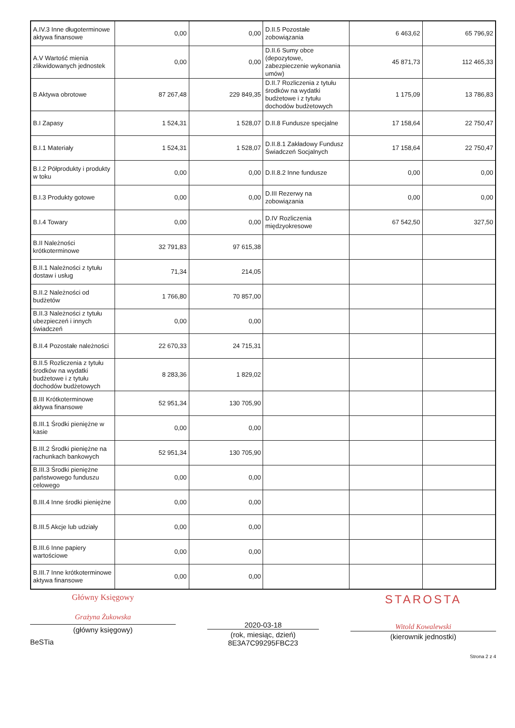| A.IV.3 Inne długoterminowe aktywa finansowe | 0,00 | 0,00 | D.II.5 Pozostałe zobowiązania | 6 463,62 | 65 796,92 |
| A.V Wartość mienia zlikwidowanych jednostek | 0,00 | 0,00 | D.II.6 Sumy obce (depozytowe, zabezpieczenie wykonania umów) | 45 871,73 | 112 465,33 |
| B Aktywa obrotowe | 87 267,48 | 229 849,35 | D.II.7 Rozliczenia z tytułu środków na wydatki budżetowe i z tytułu dochodów budżetowych | 1 175,09 | 13 786,83 |
| B.I Zapasy | 1 524,31 | 1 528,07 | D.II.8 Fundusze specjalne | 17 158,64 | 22 750,47 |
| B.I.1 Materiały | 1 524,31 | 1 528,07 | D.II.8.1 Zakładowy Fundusz Świadczeń Socjalnych | 17 158,64 | 22 750,47 |
| B.I.2 Półprodukty i produkty w toku | 0,00 | 0,00 | D.II.8.2 Inne fundusze | 0,00 | 0,00 |
| B.I.3 Produkty gotowe | 0,00 | 0,00 | D.III Rezerwy na zobowiązania | 0,00 | 0,00 |
| B.I.4 Towary | 0,00 | 0,00 | D.IV Rozliczenia międzyokresowe | 67 542,50 | 327,50 |
| B.II Należności krótkoterminowe | 32 791,83 | 97 615,38 | | | |
| B.II.1 Należności z tytułu dostaw i usług | 71,34 | 214,05 | | | |
| B.II.2 Należności od budżetów | 1 766,80 | 70 857,00 | | | |
| B.II.3 Należności z tytułu ubezpieczeń i innych świadczeń | 0,00 | 0,00 | | | |
| B.II.4 Pozostałe należności | 22 670,33 | 24 715,31 | | | |
| B.II.5 Rozliczenia z tytułu środków na wydatki budżetowe i z tytułu dochodów budżetowych | 8 283,36 | 1 829,02 | | | |
| B.III Krótkoterminowe aktywa finansowe | 52 951,34 | 130 705,90 | | | |
| B.III.1 Środki pieniężne w kasie | 0,00 | 0,00 | | | |
| B.III.2 Środki pieniężne na rachunkach bankowych | 52 951,34 | 130 705,90 | | | |
| B.III.3 Środki pieniężne państwowego funduszu celowego | 0,00 | 0,00 | | | |
| B.III.4 Inne środki pieniężne | 0,00 | 0,00 | | | |
| B.III.5 Akcje lub udziały | 0,00 | 0,00 | | | |
| B.III.6 Inne papiery wartościowe | 0,00 | 0,00 | | | |
| B.III.7 Inne krótkoterminowe aktywa finansowe | 0,00 | 0,00 | | | |
Główny Księgowy
Grażyna Żukowska
(główny księgowy)
BeSTia
2020-03-18
(rok, miesiąc, dzień)
8E3A7C99295FBC23
STAROSTA
Witold Kowalewski
(kierownik jednostki)
Strona 2 z 4